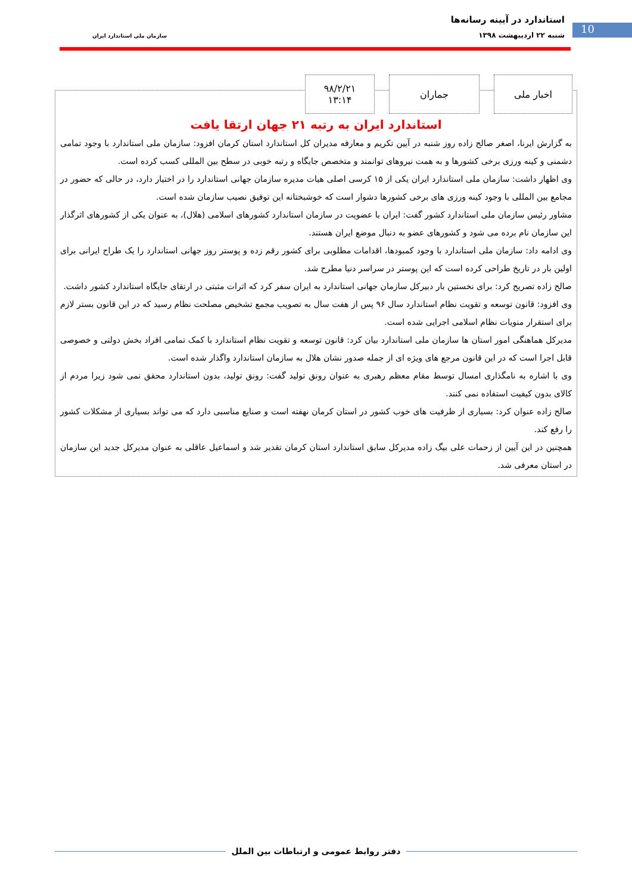استاندارد در آیینه رسانه‌ها
شنبه ۲۲ اردیبهشت ۱۳۹۸ 10
سازمان ملی استاندارد ایران
اخبار ملی جماران ۹۸/۲/۲۱
۱۳:۱۴
استاندارد ایران به رتبه ۲۱ جهان ارتقا یافت
به گزارش ایرنا، اصغر صالح زاده روز شنبه در آیین تکریم و معارفه مدیران کل استاندارد استان کرمان افزود: سازمان ملی استاندارد با وجود تمامی دشمنی و کینه ورزی برخی کشورها و به همت نیروهای توانمند و متخصص جایگاه و رتبه خوبی در سطح بین المللی کسب کرده است.
وی اظهار داشت: سازمان ملی استاندارد ایران یکی از ۱۵ کرسی اصلی هیات مدیره سازمان جهانی استاندارد را در اختیار دارد، در حالی که حضور در مجامع بین المللی با وجود کینه ورزی های برخی کشورها دشوار است که خوشبختانه این توفیق نصیب سازمان شده است.
مشاور رئیس سازمان ملی استاندارد کشور گفت: ایران با عضویت در سازمان استاندارد کشورهای اسلامی (هلال)، به عنوان یکی از کشورهای اثرگذار این سازمان نام برده می شود و کشورهای عضو به دنبال موضع ایران هستند.
وی ادامه داد: سازمان ملی استاندارد با وجود کمبودها، اقدامات مطلوبی برای کشور رقم زده و پوستر روز جهانی استاندارد را یک طراح ایرانی برای اولین بار در تاریخ طراحی کرده است که این پوستر در سراسر دنیا مطرح شد.
صالح زاده تصریح کرد: برای نخستین بار دبیرکل سازمان جهانی استاندارد به ایران سفر کرد که اثرات مثبتی در ارتقای جایگاه استاندارد کشور داشت.
وی افزود: قانون توسعه و تقویت نظام استاندارد سال ۹۶ پس از هفت سال به تصویب مجمع تشخیص مصلحت نظام رسید که در این قانون بستر لازم برای استقرار منویات نظام اسلامی اجرایی شده است.
مدیرکل هماهنگی امور استان ها سازمان ملی استاندارد بیان کرد: قانون توسعه و تقویت نظام استاندارد با کمک تمامی افراد بخش دولتی و خصوصی قابل اجرا است که در این قانون مرجع های ویژه ای از جمله صدور نشان هلال به سازمان استاندارد واگذار شده است.
وی با اشاره به نامگذاری امسال توسط مقام معظم رهبری به عنوان رونق تولید گفت: رونق تولید، بدون استاندارد محقق نمی شود زیرا مردم از کالای بدون کیفیت استفاده نمی کنند.
صالح زاده عنوان کرد: بسیاری از ظرفیت های خوب کشور در استان کرمان نهفته است و صنایع مناسبی دارد که می تواند بسیاری از مشکلات کشور را رفع کند.
همچنین در این آیین از زحمات علی بیگ زاده مدیرکل سابق استاندارد استان کرمان تقدیر شد و اسماعیل عاقلی به عنوان مدیرکل جدید این سازمان در استان معرفی شد.
دفتر روابط عمومی و ارتباطات بین الملل